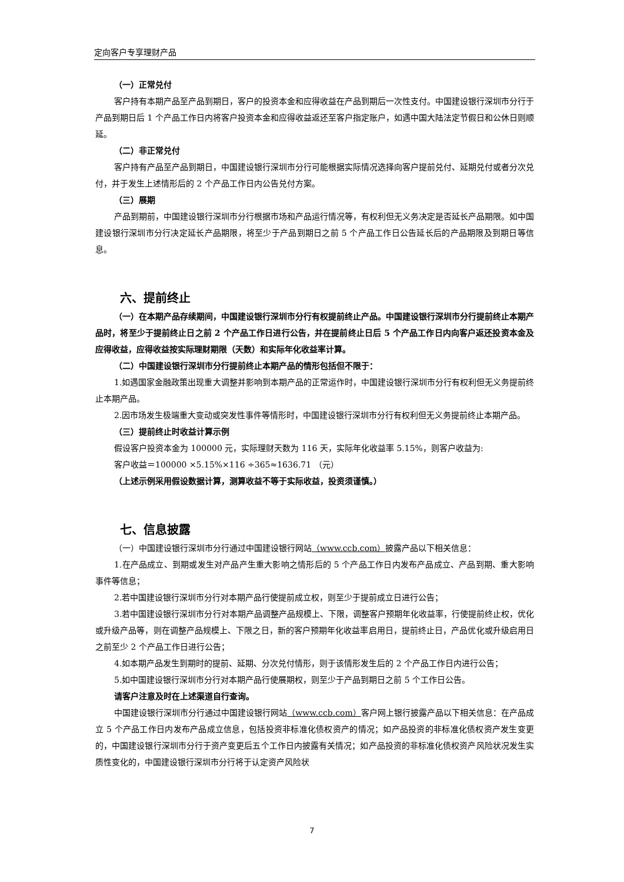定向客户专享理财产品
（一）正常兑付
客户持有本期产品至产品到期日，客户的投资本金和应得收益在产品到期后一次性支付。中国建设银行深圳市分行于产品到期日后 1 个产品工作日内将客户投资本金和应得收益返还至客户指定账户，如遇中国大陆法定节假日和公休日则顺延。
（二）非正常兑付
客户持有产品至产品到期日，中国建设银行深圳市分行可能根据实际情况选择向客户提前兑付、延期兑付或者分次兑付，并于发生上述情形后的 2 个产品工作日内公告兑付方案。
（三）展期
产品到期前，中国建设银行深圳市分行根据市场和产品运行情况等，有权利但无义务决定是否延长产品期限。如中国建设银行深圳市分行决定延长产品期限，将至少于产品到期日之前 5 个产品工作日公告延长后的产品期限及到期日等信息。
六、提前终止
（一）在本期产品存续期间，中国建设银行深圳市分行有权提前终止产品。中国建设银行深圳市分行提前终止本期产品时，将至少于提前终止日之前 2 个产品工作日进行公告，并在提前终止日后 5 个产品工作日内向客户返还投资本金及应得收益，应得收益按实际理财期限（天数）和实际年化收益率计算。
（二）中国建设银行深圳市分行提前终止本期产品的情形包括但不限于：
1.如遇国家金融政策出现重大调整并影响到本期产品的正常运作时，中国建设银行深圳市分行有权利但无义务提前终止本期产品。
2.因市场发生极端重大变动或突发性事件等情形时，中国建设银行深圳市分行有权利但无义务提前终止本期产品。
（三）提前终止时收益计算示例
假设客户投资本金为 100000 元，实际理财天数为 116 天，实际年化收益率 5.15%，则客户收益为:
客户收益＝100000 ×5.15%×116 ÷365≈1636.71 （元）
（上述示例采用假设数据计算，测算收益不等于实际收益，投资须谨慎。）
七、信息披露
（一）中国建设银行深圳市分行通过中国建设银行网站（www.ccb.com）披露产品以下相关信息：
1.在产品成立、到期或发生对产品产生重大影响之情形后的 5 个产品工作日内发布产品成立、产品到期、重大影响事件等信息；
2.若中国建设银行深圳市分行对本期产品行使提前成立权，则至少于提前成立日进行公告；
3.若中国建设银行深圳市分行对本期产品调整产品规模上、下限，调整客户预期年化收益率，行使提前终止权，优化或升级产品等，则在调整产品规模上、下限之日，新的客户预期年化收益率启用日，提前终止日，产品优化或升级启用日之前至少 2 个产品工作日进行公告；
4.如本期产品发生到期时的提前、延期、分次兑付情形，则于该情形发生后的 2 个产品工作日内进行公告；
5.如中国建设银行深圳市分行对本期产品行使展期权，则至少于产品到期日之前 5 个工作日公告。
请客户注意及时在上述渠道自行查询。
中国建设银行深圳市分行通过中国建设银行网站（www.ccb.com）客户网上银行披露产品以下相关信息：在产品成立 5 个产品工作日内发布产品成立信息，包括投资非标准化债权资产的情况；如产品投资的非标准化债权资产发生变更的，中国建设银行深圳市分行于资产变更后五个工作日内披露有关情况；如产品投资的非标准化债权资产风险状况发生实质性变化的，中国建设银行深圳市分行将于认定资产风险状
7